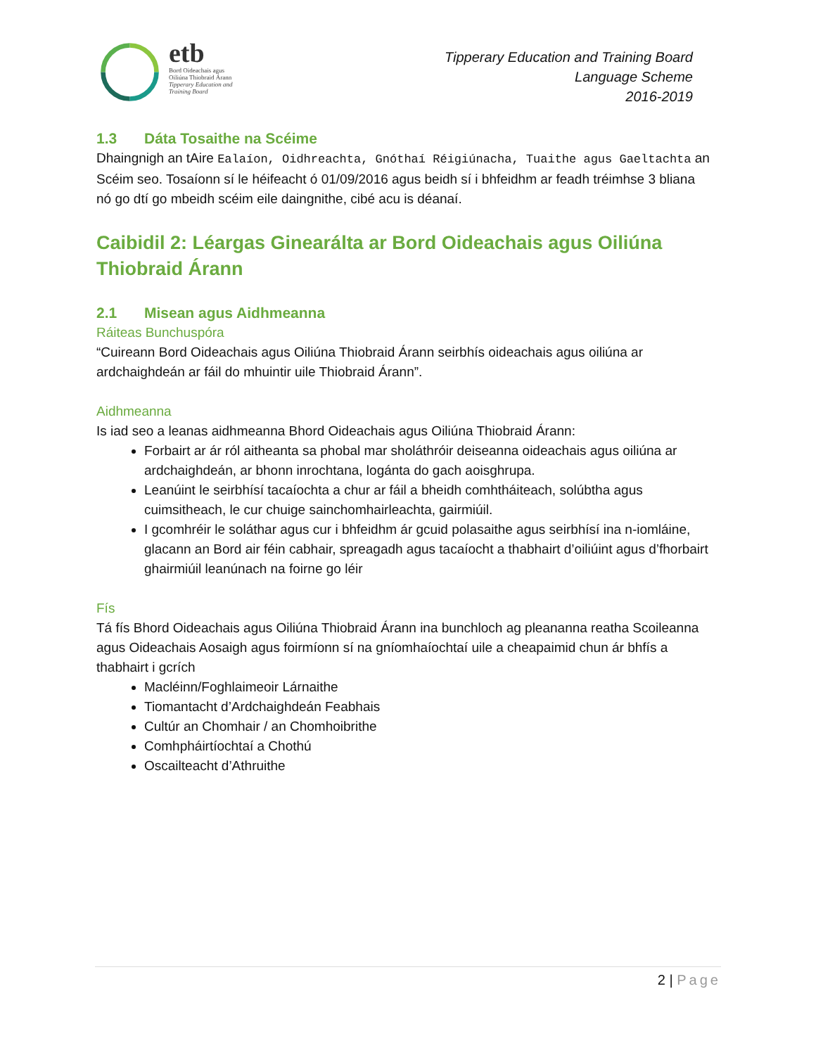etb
Bord Oideachais agus
Oiliúna Thiobraid Árann
Tipperary Education and
Training Board
Tipperary Education and Training Board
Language Scheme
2016-2019
1.3 Dáta Tosaithe na Scéime
Dhaingnigh an tAire Ealaíon, Oidhreachta, Gnóthaí Réigiúnacha, Tuaithe agus Gaeltachta an Scéim seo. Tosaíonn sí le héifeacht ó 01/09/2016 agus beidh sí i bhfeidhm ar feadh tréimhse 3 bliana nó go dtí go mbeidh scéim eile daingnithe, cibé acu is déanaí.
Caibidil 2: Léargas Ginearálta ar Bord Oideachais agus Oiliúna Thiobraid Árann
2.1 Misean agus Aidhmeanna
Ráiteas Bunchuspóra
“Cuireann Bord Oideachais agus Oiliúna Thiobraid Árann seirbhís oideachais agus oiliúna ar ardchaighdeán ar fáil do mhuintir uile Thiobraid Árann”.
Aidhmeanna
Is iad seo a leanas aidhmeanna Bhord Oideachais agus Oiliúna Thiobraid Árann:
Forbairt ar ár ról aitheanta sa phobal mar sholáthróir deiseanna oideachais agus oiliúna ar ardchaighdeán, ar bhonn inrochtana, logánta do gach aoisghrupa.
Leanúint le seirbhísí tacaíochta a chur ar fáil a bheidh comhtháiteach, solúbtha agus cuimsitheach, le cur chuige sainchomhairleachta, gairmiúil.
I gcomhréir le soláthar agus cur i bhfeidhm ár gcuid polasaithe agus seirbhísí ina n-iomláine, glacann an Bord air féin cabhair, spreagadh agus tacaíocht a thabhairt d’oiliúint agus d’fhorbairt ghairmiúil leanúnach na foirne go léir
Fís
Tá fís Bhord Oideachais agus Oiliúna Thiobraid Árann ina bunchloch ag pleananna reatha Scoileanna agus Oideachais Aosaigh agus foirmíonn sí na gníomhaíochtaí uile a cheapaimid chun ár bhfís a thabhairt i gcrích
Macléinn/Foghlaimeoir Lárnaithe
Tiomantacht d’Ardchaighdeán Feabhais
Cultúr an Chomhair / an Chomhoibrithe
Comhpháirtíochtaí a Chothú
Oscailteacht d’Athruithe
2 | Page